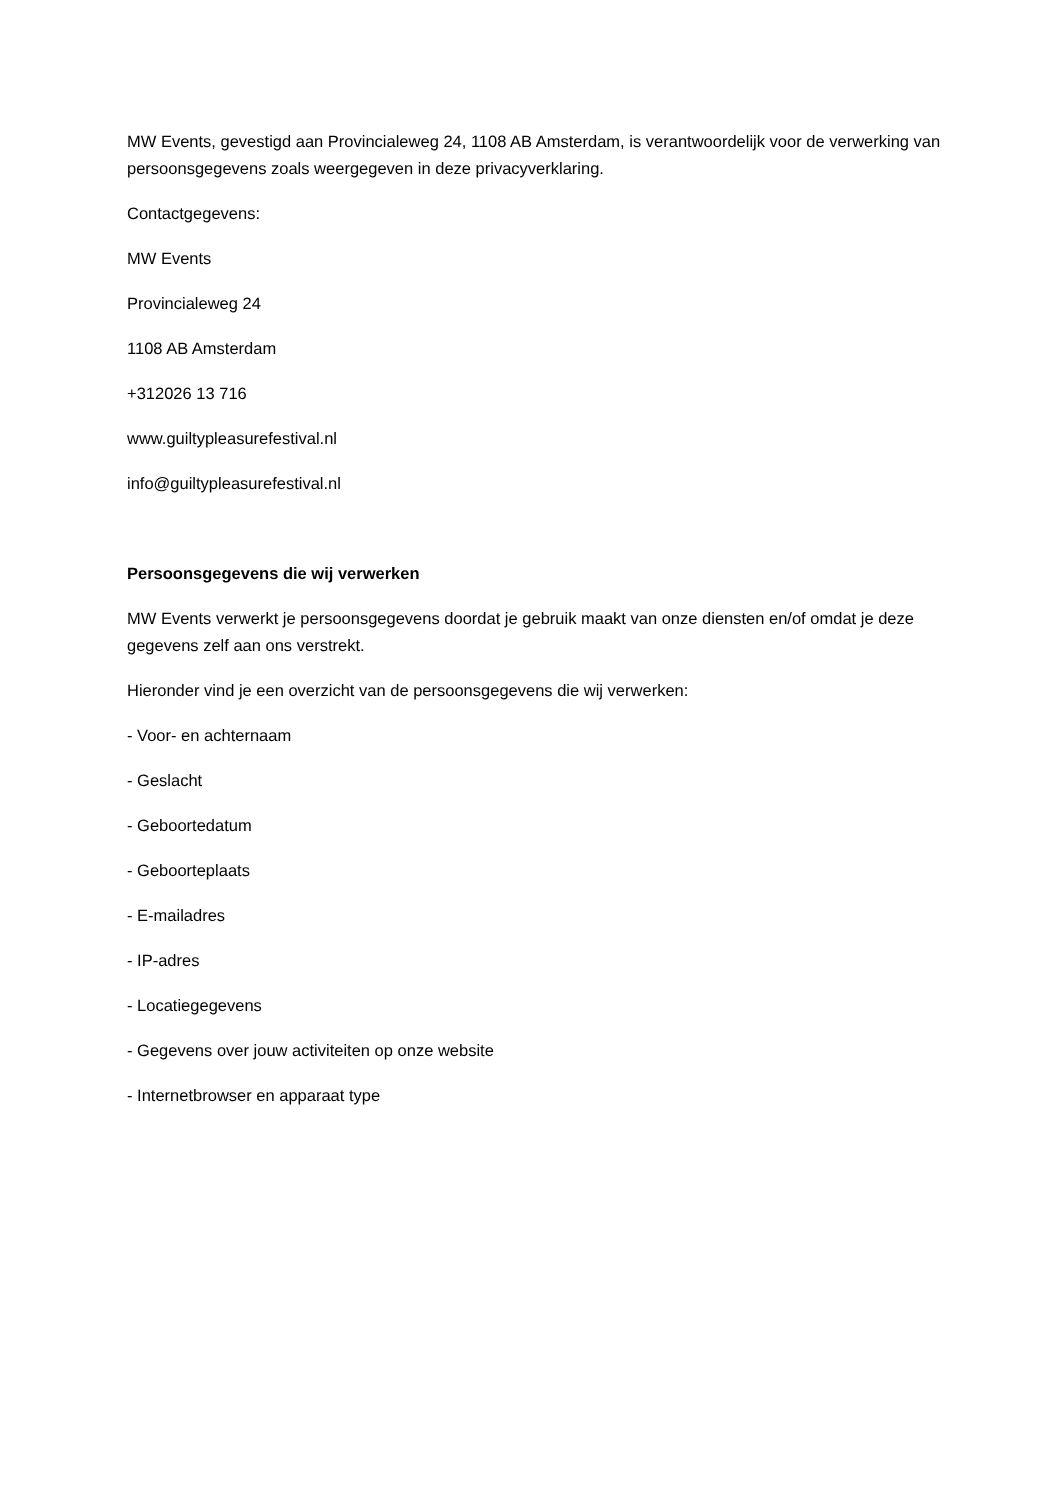MW Events, gevestigd aan Provincialeweg 24, 1108 AB Amsterdam, is verantwoordelijk voor de verwerking van persoonsgegevens zoals weergegeven in deze privacyverklaring.
Contactgegevens:
MW Events
Provincialeweg 24
1108 AB Amsterdam
+312026 13 716
www.guiltypleasurefestival.nl
info@guiltypleasurefestival.nl
Persoonsgegevens die wij verwerken
MW Events verwerkt je persoonsgegevens doordat je gebruik maakt van onze diensten en/of omdat je deze gegevens zelf aan ons verstrekt.
Hieronder vind je een overzicht van de persoonsgegevens die wij verwerken:
- Voor- en achternaam
- Geslacht
- Geboortedatum
- Geboorteplaats
- E-mailadres
- IP-adres
- Locatiegegevens
- Gegevens over jouw activiteiten op onze website
- Internetbrowser en apparaat type